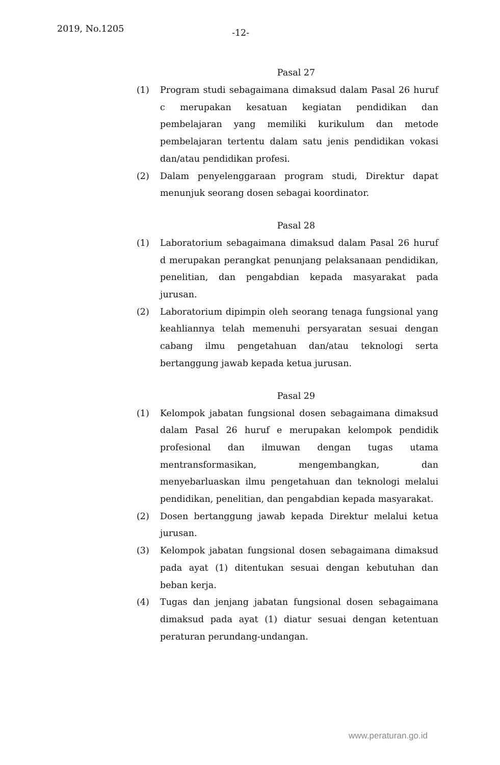2019, No.1205 -12-
Pasal 27
(1) Program studi sebagaimana dimaksud dalam Pasal 26 huruf c merupakan kesatuan kegiatan pendidikan dan pembelajaran yang memiliki kurikulum dan metode pembelajaran tertentu dalam satu jenis pendidikan vokasi dan/atau pendidikan profesi.
(2) Dalam penyelenggaraan program studi, Direktur dapat menunjuk seorang dosen sebagai koordinator.
Pasal 28
(1) Laboratorium sebagaimana dimaksud dalam Pasal 26 huruf d merupakan perangkat penunjang pelaksanaan pendidikan, penelitian, dan pengabdian kepada masyarakat pada jurusan.
(2) Laboratorium dipimpin oleh seorang tenaga fungsional yang keahliannya telah memenuhi persyaratan sesuai dengan cabang ilmu pengetahuan dan/atau teknologi serta bertanggung jawab kepada ketua jurusan.
Pasal 29
(1) Kelompok jabatan fungsional dosen sebagaimana dimaksud dalam Pasal 26 huruf e merupakan kelompok pendidik profesional dan ilmuwan dengan tugas utama mentransformasikan, mengembangkan, dan menyebarluaskan ilmu pengetahuan dan teknologi melalui pendidikan, penelitian, dan pengabdian kepada masyarakat.
(2) Dosen bertanggung jawab kepada Direktur melalui ketua jurusan.
(3) Kelompok jabatan fungsional dosen sebagaimana dimaksud pada ayat (1) ditentukan sesuai dengan kebutuhan dan beban kerja.
(4) Tugas dan jenjang jabatan fungsional dosen sebagaimana dimaksud pada ayat (1) diatur sesuai dengan ketentuan peraturan perundang-undangan.
www.peraturan.go.id